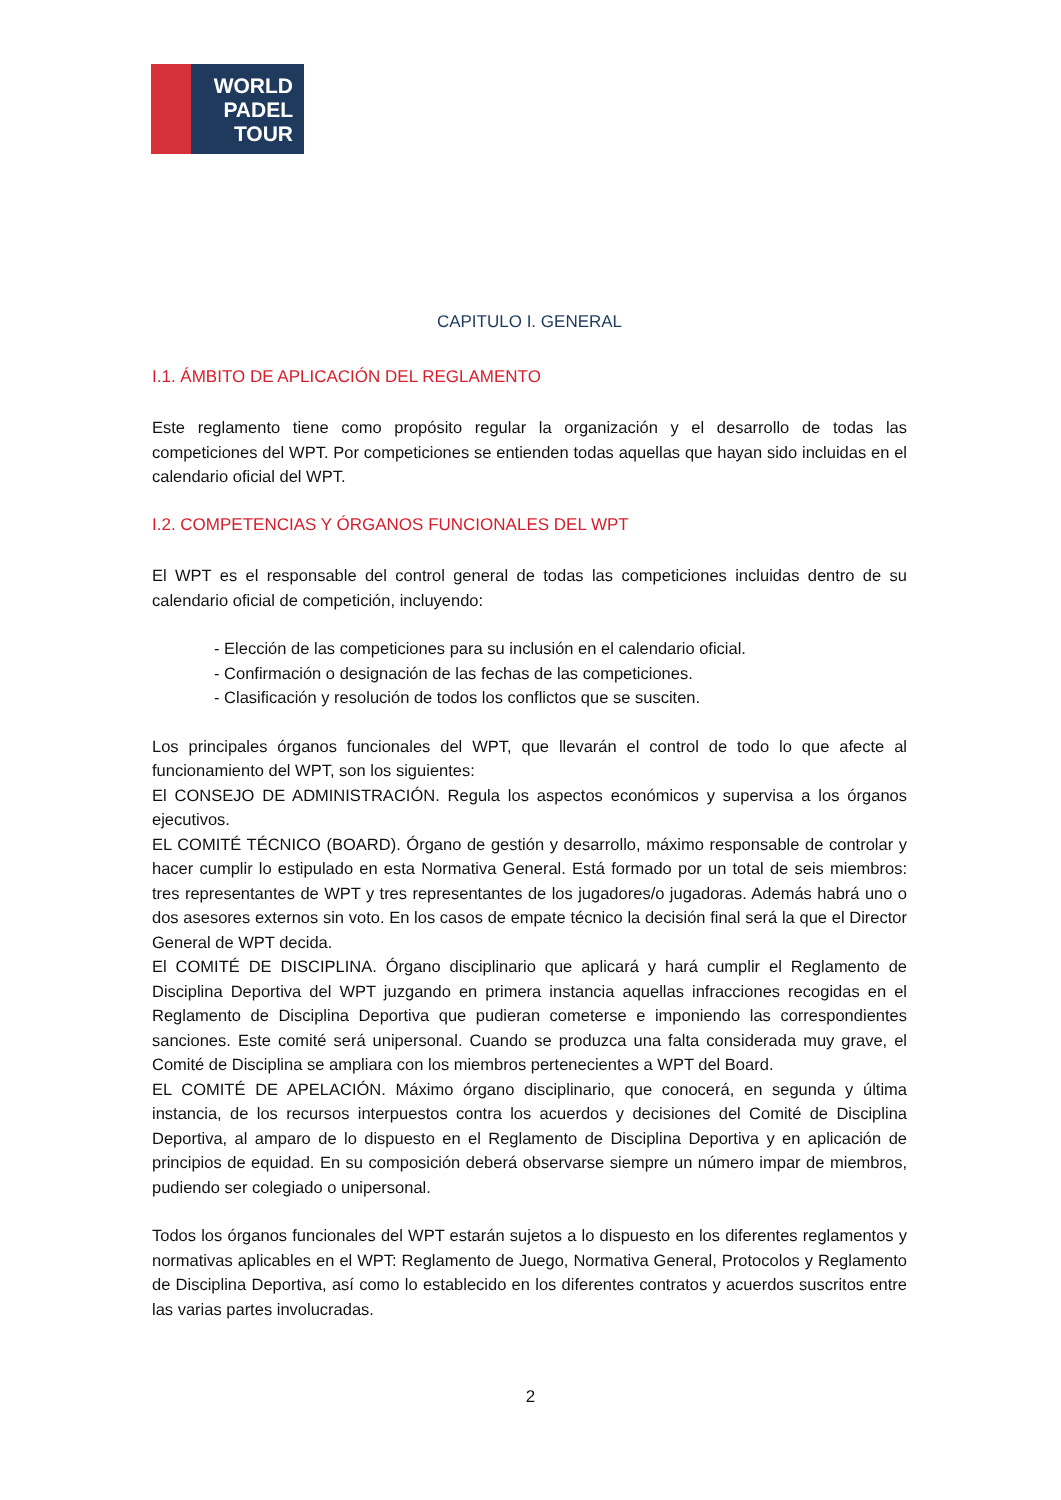WORLD
PADEL
TOUR
CAPITULO I. GENERAL
I.1. ÁMBITO DE APLICACIÓN DEL REGLAMENTO
Este reglamento tiene como propósito regular la organización y el desarrollo de todas las competiciones del WPT. Por competiciones se entienden todas aquellas que hayan sido incluidas en el calendario oficial del WPT.
I.2. COMPETENCIAS Y ÓRGANOS FUNCIONALES DEL WPT
El WPT es el responsable del control general de todas las competiciones incluidas dentro de su calendario oficial de competición, incluyendo:
- Elección de las competiciones para su inclusión en el calendario oficial.
- Confirmación o designación de las fechas de las competiciones.
- Clasificación y resolución de todos los conflictos que se susciten.
Los principales órganos funcionales del WPT, que llevarán el control de todo lo que afecte al funcionamiento del WPT, son los siguientes:
El CONSEJO DE ADMINISTRACIÓN. Regula los aspectos económicos y supervisa a los órganos ejecutivos.
EL COMITÉ TÉCNICO (BOARD). Órgano de gestión y desarrollo, máximo responsable de controlar y hacer cumplir lo estipulado en esta Normativa General. Está formado por un total de seis miembros: tres representantes de WPT y tres representantes de los jugadores/o jugadoras. Además habrá uno o dos asesores externos sin voto. En los casos de empate técnico la decisión final será la que el Director General de WPT decida.
El COMITÉ DE DISCIPLINA. Órgano disciplinario que aplicará y hará cumplir el Reglamento de Disciplina Deportiva del WPT juzgando en primera instancia aquellas infracciones recogidas en el Reglamento de Disciplina Deportiva que pudieran cometerse e imponiendo las correspondientes sanciones. Este comité será unipersonal. Cuando se produzca una falta considerada muy grave, el Comité de Disciplina se ampliara con los miembros pertenecientes a WPT del Board.
EL COMITÉ DE APELACIÓN. Máximo órgano disciplinario, que conocerá, en segunda y última instancia, de los recursos interpuestos contra los acuerdos y decisiones del Comité de Disciplina Deportiva, al amparo de lo dispuesto en el Reglamento de Disciplina Deportiva y en aplicación de principios de equidad. En su composición deberá observarse siempre un número impar de miembros, pudiendo ser colegiado o unipersonal.
Todos los órganos funcionales del WPT estarán sujetos a lo dispuesto en los diferentes reglamentos y normativas aplicables en el WPT: Reglamento de Juego, Normativa General, Protocolos y Reglamento de Disciplina Deportiva, así como lo establecido en los diferentes contratos y acuerdos suscritos entre las varias partes involucradas.
2